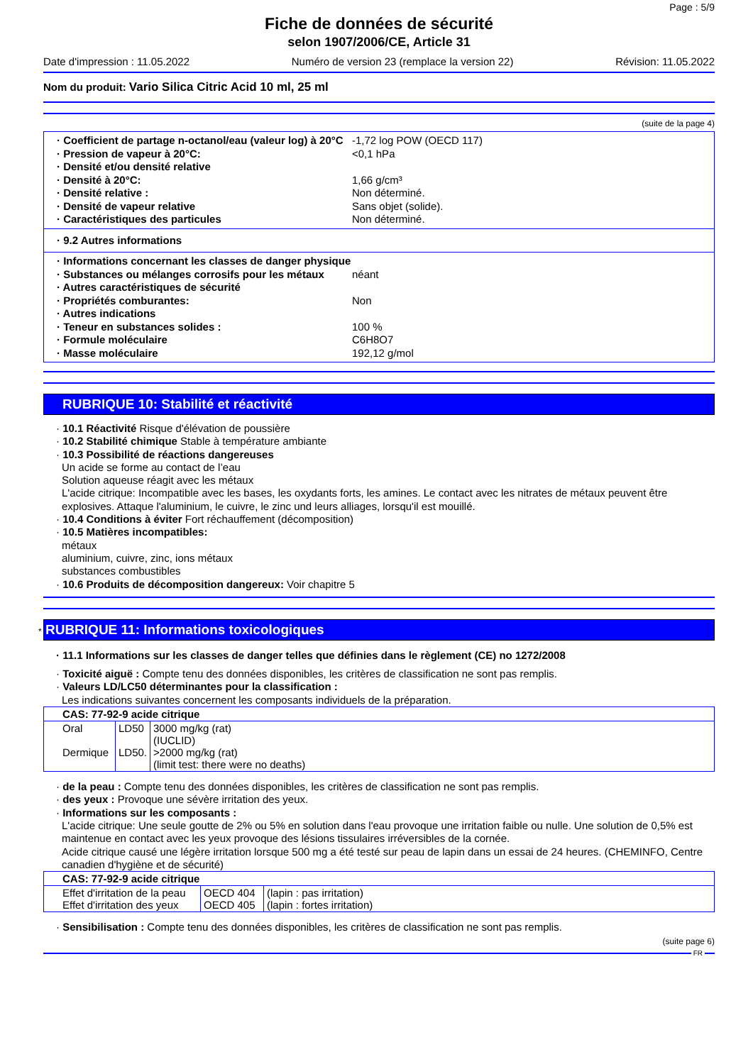Page : 5/9
Fiche de données de sécurité
selon 1907/2006/CE, Article 31
Date d'impression : 11.05.2022 Numéro de version 23 (remplace la version 22) Révision: 11.05.2022
Nom du produit: Vario Silica Citric Acid 10 ml, 25 ml
(suite de la page 4)
· Coefficient de partage n-octanol/eau (valeur log) à 20°C -1,72 log POW (OECD 117)
· Pression de vapeur à 20°C: <0,1 hPa
· Densité et/ou densité relative
· Densité à 20°C: 1,66 g/cm³
· Densité relative : Non déterminé.
· Densité de vapeur relative Sans objet (solide).
· Caractéristiques des particules Non déterminé.
· 9.2 Autres informations
· Informations concernant les classes de danger physique
· Substances ou mélanges corrosifs pour les métaux néant
· Autres caractéristiques de sécurité
· Propriétés comburantes: Non
· Autres indications
· Teneur en substances solides : 100 %
· Formule moléculaire C6H8O7
· Masse moléculaire 192,12 g/mol
RUBRIQUE 10: Stabilité et réactivité
· 10.1 Réactivité Risque d'élévation de poussière
· 10.2 Stabilité chimique Stable à température ambiante
· 10.3 Possibilité de réactions dangereuses
Un acide se forme au contact de l’eau
Solution aqueuse réagit avec les métaux
L'acide citrique: Incompatible avec les bases, les oxydants forts, les amines. Le contact avec les nitrates de métaux peuvent être explosives. Attaque l'aluminium, le cuivre, le zinc und leurs alliages, lorsqu'il est mouillé.
· 10.4 Conditions à éviter Fort réchauffement (décomposition)
· 10.5 Matières incompatibles:
métaux
aluminium, cuivre, zinc, ions métaux
substances combustibles
· 10.6 Produits de décomposition dangereux: Voir chapitre 5
* RUBRIQUE 11: Informations toxicologiques
· 11.1 Informations sur les classes de danger telles que définies dans le règlement (CE) no 1272/2008
· Toxicité aiguë : Compte tenu des données disponibles, les critères de classification ne sont pas remplis.
· Valeurs LD/LC50 déterminantes pour la classification :
Les indications suivantes concernent les composants individuels de la préparation.
| CAS: 77-92-9 acide citrique | | |
| --- | --- | --- |
| Oral Dermique | LD50 LD50. | 3000 mg/kg (rat) (IUCLID) >2000 mg/kg (rat) (limit test: there were no deaths) |
· de la peau : Compte tenu des données disponibles, les critères de classification ne sont pas remplis.
· des yeux : Provoque une sévère irritation des yeux.
· Informations sur les composants :
L'acide citrique: Une seule goutte de 2% ou 5% en solution dans l'eau provoque une irritation faible ou nulle. Une solution de 0,5% est maintenue en contact avec les yeux provoque des lésions tissulaires irréversibles de la cornée.
Acide citrique causé une légère irritation lorsque 500 mg a été testé sur peau de lapin dans un essai de 24 heures. (CHEMINFO, Centre canadien d'hygiène et de sécurité)
| CAS: 77-92-9 acide citrique | | |
| --- | --- | --- |
| Effet d'irritation de la peau Effet d'irritation des yeux | OECD 404 OECD 405 | (lapin : pas irritation) (lapin : fortes irritation) |
· Sensibilisation : Compte tenu des données disponibles, les critères de classification ne sont pas remplis.
(suite page 6)
FR